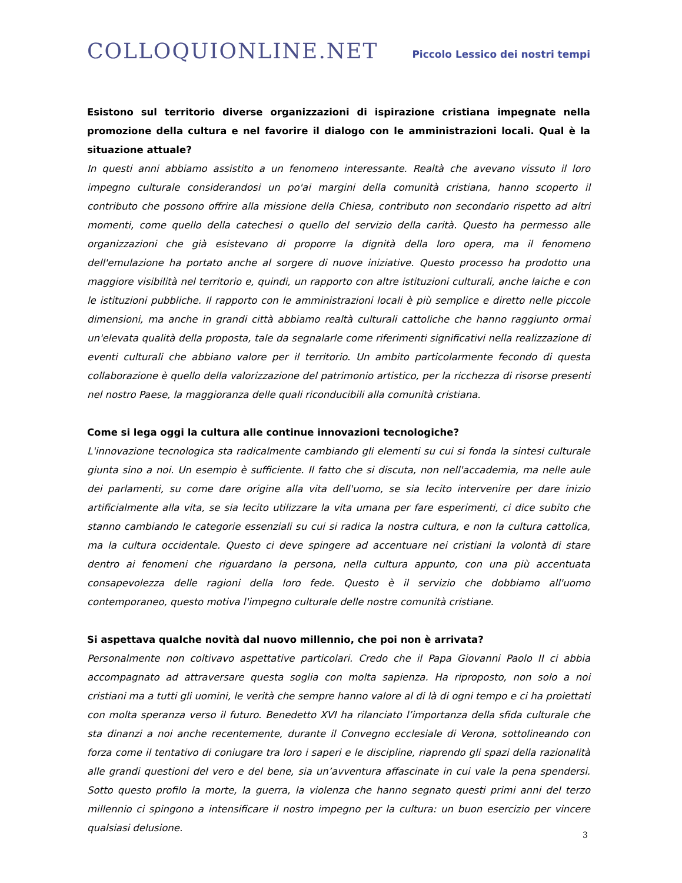COLLOQUIONLINE.NET
Piccolo Lessico dei nostri tempi
Esistono sul territorio diverse organizzazioni di ispirazione cristiana impegnate nella promozione della cultura e nel favorire il dialogo con le amministrazioni locali. Qual è la situazione attuale?
In questi anni abbiamo assistito a un fenomeno interessante. Realtà che avevano vissuto il loro impegno culturale considerandosi un po'ai margini della comunità cristiana, hanno scoperto il contributo che possono offrire alla missione della Chiesa, contributo non secondario rispetto ad altri momenti, come quello della catechesi o quello del servizio della carità. Questo ha permesso alle organizzazioni che già esistevano di proporre la dignità della loro opera, ma il fenomeno dell'emulazione ha portato anche al sorgere di nuove iniziative. Questo processo ha prodotto una maggiore visibilità nel territorio e, quindi, un rapporto con altre istituzioni culturali, anche laiche e con le istituzioni pubbliche. Il rapporto con le amministrazioni locali è più semplice e diretto nelle piccole dimensioni, ma anche in grandi città abbiamo realtà culturali cattoliche che hanno raggiunto ormai un'elevata qualità della proposta, tale da segnalarle come riferimenti significativi nella realizzazione di eventi culturali che abbiano valore per il territorio. Un ambito particolarmente fecondo di questa collaborazione è quello della valorizzazione del patrimonio artistico, per la ricchezza di risorse presenti nel nostro Paese, la maggioranza delle quali riconducibili alla comunità cristiana.
Come si lega oggi la cultura alle continue innovazioni tecnologiche?
L'innovazione tecnologica sta radicalmente cambiando gli elementi su cui si fonda la sintesi culturale giunta sino a noi. Un esempio è sufficiente. Il fatto che si discuta, non nell'accademia, ma nelle aule dei parlamenti, su come dare origine alla vita dell'uomo, se sia lecito intervenire per dare inizio artificialmente alla vita, se sia lecito utilizzare la vita umana per fare esperimenti, ci dice subito che stanno cambiando le categorie essenziali su cui si radica la nostra cultura, e non la cultura cattolica, ma la cultura occidentale. Questo ci deve spingere ad accentuare nei cristiani la volontà di stare dentro ai fenomeni che riguardano la persona, nella cultura appunto, con una più accentuata consapevolezza delle ragioni della loro fede. Questo è il servizio che dobbiamo all'uomo contemporaneo, questo motiva l'impegno culturale delle nostre comunità cristiane.
Si aspettava qualche novità dal nuovo millennio, che poi non è arrivata?
Personalmente non coltivavo aspettative particolari. Credo che il Papa Giovanni Paolo II ci abbia accompagnato ad attraversare questa soglia con molta sapienza. Ha riproposto, non solo a noi cristiani ma a tutti gli uomini, le verità che sempre hanno valore al di là di ogni tempo e ci ha proiettati con molta speranza verso il futuro. Benedetto XVI ha rilanciato l’importanza della sfida culturale che sta dinanzi a noi anche recentemente, durante il Convegno ecclesiale di Verona, sottolineando con forza come il tentativo di coniugare tra loro i saperi e le discipline, riaprendo gli spazi della razionalità alle grandi questioni del vero e del bene, sia un’avventura affascinate in cui vale la pena spendersi. Sotto questo profilo la morte, la guerra, la violenza che hanno segnato questi primi anni del terzo millennio ci spingono a intensificare il nostro impegno per la cultura: un buon esercizio per vincere qualsiasi delusione.
3